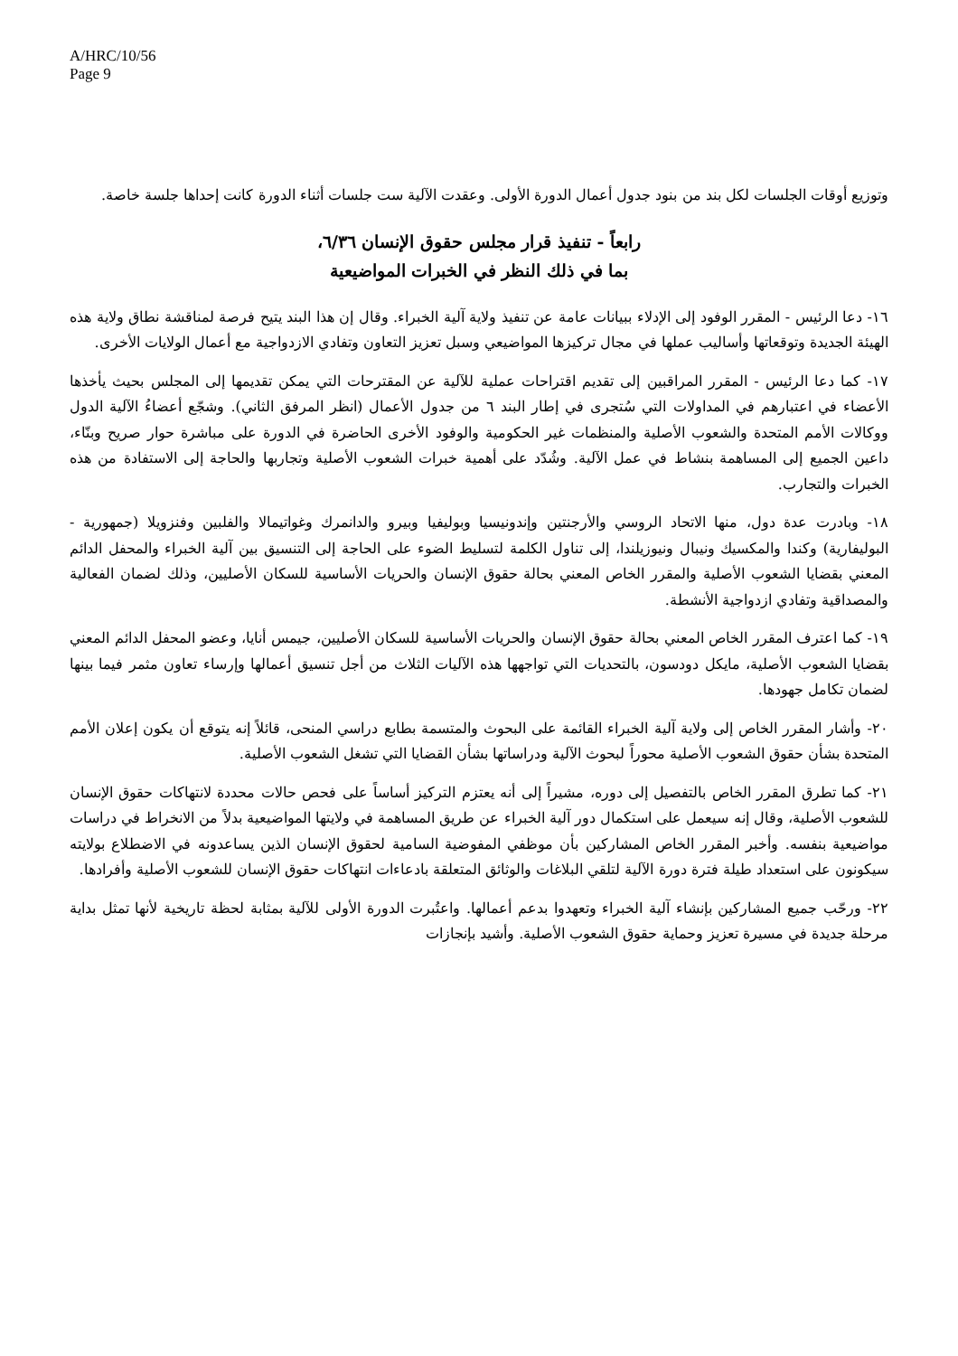A/HRC/10/56
Page 9
وتوزيع أوقات الجلسات لكل بند من بنود جدول أعمال الدورة الأولى. وعقدت الآلية ست جلسات أثناء الدورة كانت إحداها جلسة خاصة.
رابعاً - تنفيذ قرار مجلس حقوق الإنسان ٦/٣٦،
بما في ذلك النظر في الخبرات المواضيعية
١٦- دعا الرئيس - المقرر الوفود إلى الإدلاء ببيانات عامة عن تنفيذ ولاية آلية الخبراء. وقال إن هذا البند يتيح فرصة لمناقشة نطاق ولاية هذه الهيئة الجديدة وتوقعاتها وأساليب عملها في مجال تركيزها المواضيعي وسبل تعزيز التعاون وتفادي الازدواجية مع أعمال الولايات الأخرى.
١٧- كما دعا الرئيس - المقرر المراقبين إلى تقديم اقتراحات عملية للآلية عن المقترحات التي يمكن تقديمها إلى المجلس بحيث يأخذها الأعضاء في اعتبارهم في المداولات التي سُتجرى في إطار البند ٦ من جدول الأعمال (انظر المرفق الثاني). وشجّع أعضاءُ الآلية الدول ووكالات الأمم المتحدة والشعوب الأصلية والمنظمات غير الحكومية والوفود الأخرى الحاضرة في الدورة على مباشرة حوار صريح وبنّاء، داعين الجميع إلى المساهمة بنشاط في عمل الآلية. وشُدّد على أهمية خبرات الشعوب الأصلية وتجاربها والحاجة إلى الاستفادة من هذه الخبرات والتجارب.
١٨- وبادرت عدة دول، منها الاتحاد الروسي والأرجنتين وإندونيسيا وبوليفيا وبيرو والدانمرك وغواتيمالا والفلبين وفنزويلا (جمهورية - البوليفارية) وكندا والمكسيك ونيبال ونيوزيلندا، إلى تناول الكلمة لتسليط الضوء على الحاجة إلى التنسيق بين آلية الخبراء والمحفل الدائم المعني بقضايا الشعوب الأصلية والمقرر الخاص المعني بحالة حقوق الإنسان والحريات الأساسية للسكان الأصليين، وذلك لضمان الفعالية والمصداقية وتفادي ازدواجية الأنشطة.
١٩- كما اعترف المقرر الخاص المعني بحالة حقوق الإنسان والحريات الأساسية للسكان الأصليين، جيمس أنايا، وعضو المحفل الدائم المعني بقضايا الشعوب الأصلية، مايكل دودسون، بالتحديات التي تواجهها هذه الآليات الثلاث من أجل تنسيق أعمالها وإرساء تعاون مثمر فيما بينها لضمان تكامل جهودها.
٢٠- وأشار المقرر الخاص إلى ولاية آلية الخبراء القائمة على البحوث والمتسمة بطابع دراسي المنحى، قائلاً إنه يتوقع أن يكون إعلان الأمم المتحدة بشأن حقوق الشعوب الأصلية محوراً لبحوث الآلية ودراساتها بشأن القضايا التي تشغل الشعوب الأصلية.
٢١- كما تطرق المقرر الخاص بالتفصيل إلى دوره، مشيراً إلى أنه يعتزم التركيز أساساً على فحص حالات محددة لانتهاكات حقوق الإنسان للشعوب الأصلية، وقال إنه سيعمل على استكمال دور آلية الخبراء عن طريق المساهمة في ولايتها المواضيعية بدلاً من الانخراط في دراسات مواضيعية بنفسه. وأخبر المقرر الخاص المشاركين بأن موظفي المفوضية السامية لحقوق الإنسان الذين يساعدونه في الاضطلاع بولايته سيكونون على استعداد طيلة فترة دورة الآلية لتلقي البلاغات والوثائق المتعلقة بادعاءات انتهاكات حقوق الإنسان للشعوب الأصلية وأفرادها.
٢٢- ورحّب جميع المشاركين بإنشاء آلية الخبراء وتعهدوا بدعم أعمالها. واعتُبرت الدورة الأولى للآلية بمثابة لحظة تاريخية لأنها تمثل بداية مرحلة جديدة في مسيرة تعزيز وحماية حقوق الشعوب الأصلية. وأشيد بإنجازات